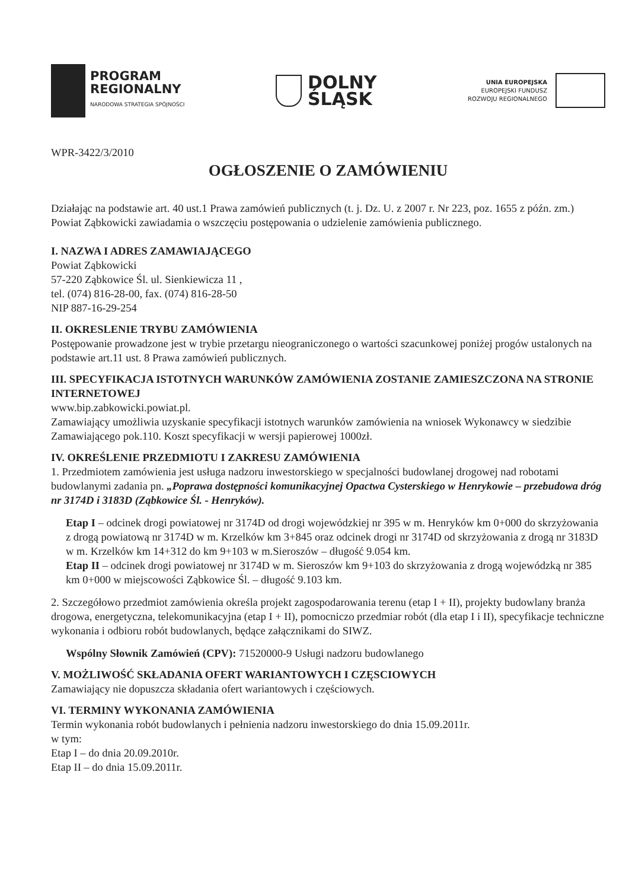PROGRAM
REGIONALNY
NARODOWA STRATEGIA SPÓJNOŚCI
DOLNY
ŚLĄSK
UNIA EUROPEJSKA
EUROPEJSKI FUNDUSZ
ROZWOJU REGIONALNEGO
WPR-3422/3/2010
OGŁOSZENIE O ZAMÓWIENIU
Działając na podstawie art. 40 ust.1 Prawa zamówień publicznych (t. j. Dz. U. z 2007 r. Nr 223, poz. 1655 z późn. zm.) Powiat Ząbkowicki zawiadamia o wszczęciu postępowania o udzielenie zamówienia publicznego.
I. NAZWA I ADRES ZAMAWIAJĄCEGO
Powiat Ząbkowicki
57-220 Ząbkowice Śl. ul. Sienkiewicza 11 ,
tel. (074) 816-28-00, fax. (074) 816-28-50
NIP 887-16-29-254
II. OKRESLENIE TRYBU ZAMÓWIENIA
Postępowanie prowadzone jest w trybie przetargu nieograniczonego o wartości szacunkowej poniżej progów ustalonych na podstawie art.11 ust. 8 Prawa zamówień publicznych.
III. SPECYFIKACJA ISTOTNYCH WARUNKÓW ZAMÓWIENIA ZOSTANIE ZAMIESZCZONA NA STRONIE INTERNETOWEJ
www.bip.zabkowicki.powiat.pl.
Zamawiający umożliwia uzyskanie specyfikacji istotnych warunków zamówienia na wniosek Wykonawcy w siedzibie Zamawiającego pok.110. Koszt specyfikacji w wersji papierowej 1000zł.
IV. OKREŚLENIE PRZEDMIOTU I ZAKRESU ZAMÓWIENIA
1. Przedmiotem zamówienia jest usługa nadzoru inwestorskiego w specjalności budowlanej drogowej nad robotami budowlanymi zadania pn. „Poprawa dostępności komunikacyjnej Opactwa Cysterskiego w Henrykowie – przebudowa dróg nr 3174D i 3183D (Ząbkowice Śl. - Henryków).
Etap I – odcinek drogi powiatowej nr 3174D od drogi wojewódzkiej nr 395 w m. Henryków km 0+000 do skrzyżowania z drogą powiatową nr 3174D w m. Krzelków km 3+845 oraz odcinek drogi nr 3174D od skrzyżowania z drogą nr 3183D w m. Krzelków km 14+312 do km 9+103 w m.Sieroszów – długość 9.054 km.
Etap II – odcinek drogi powiatowej nr 3174D w m. Sieroszów km 9+103 do skrzyżowania z drogą wojewódzką nr 385 km 0+000 w miejscowości Ząbkowice Śl. – długość 9.103 km.
2. Szczegółowo przedmiot zamówienia określa projekt zagospodarowania terenu (etap I + II), projekty budowlany branża drogowa, energetyczna, telekomunikacyjna (etap I + II), pomocniczo przedmiar robót (dla etap I i II), specyfikacje techniczne wykonania i odbioru robót budowlanych, będące załącznikami do SIWZ.
Wspólny Słownik Zamówień (CPV): 71520000-9 Usługi nadzoru budowlanego
V. MOŻLIWOŚĆ SKŁADANIA OFERT WARIANTOWYCH I CZĘSCIOWYCH
Zamawiający nie dopuszcza składania ofert wariantowych i częściowych.
VI. TERMINY WYKONANIA ZAMÓWIENIA
Termin wykonania robót budowlanych i pełnienia nadzoru inwestorskiego do dnia 15.09.2011r.
w tym:
Etap I – do dnia 20.09.2010r.
Etap II – do dnia 15.09.2011r.